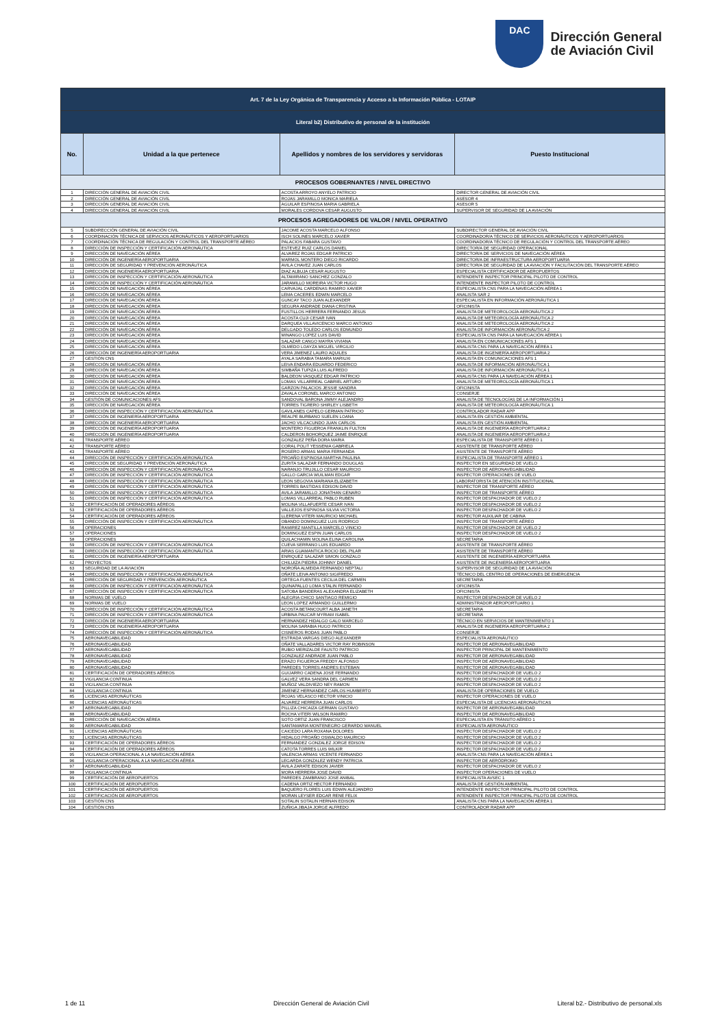DAC
Dirección General
de Aviación Civil
| Art. 7 de la Ley Orgánica de Transparencia y Acceso a la Información Pública - LOTAIP | | | |
| Literal b2) Distributivo de personal de la institución | | | |
| No. | Unidad a la que pertenece | Apellidos y nombres de los servidores y servidoras | Puesto Institucional |
| PROCESOS GOBERNANTES / NIVEL DIRECTIVO | | | |
| 1 | DIRECCIÓN GENERAL DE AVIACIÓN CIVIL | ACOSTA ARROYO ANYELO PATRICIO | DIRECTOR GENERAL DE AVIACIÓN CIVIL |
| 2 | DIRECCIÓN GENERAL DE AVIACIÓN CIVIL | ROJAS JARAMILLO MONICA MARIELA | ASESOR 4 |
| 3 | DIRECCIÓN GENERAL DE AVIACIÓN CIVIL | AGUILAR ESPINOSA MARIA GABRIELA | ASESOR 5 |
| 4 | DIRECCIÓN GENERAL DE AVIACIÓN CIVIL | MORALES CORDOVA CESAR AUGUSTO | SUPERVISOR DE SEGURIDAD DE LA AVIACIÓN |
| PROCESOS AGREGADORES DE VALOR / NIVEL OPERATIVO | | | |
| 5 | SUBDIRECCIÓN GENERAL DE AVIACIÓN CIVIL | JACOME ACOSTA MARCELO ALFONSO | SUBDIRECTOR GENERAL DE AVIACIÓN CIVIL |
| 6 | COORDINACIÓN TÉCNICA DE SERVICIOS AERONÁUTICOS Y AEROPORTUARIOS | ISCH SOLINES MARCELO XAVIER | COORDINADOR/A TÉCNICO DE SERVICIOS AERONÁUTICOS Y AEROPORTUARIOS |
| 7 | COORDINACIÓN TÉCNICA DE REGULACIÓN Y CONTROL DEL TRANSPORTE AÉREO | PALACIOS FABARA GUSTAVO | COORDINADOR/A TÉCNICO DE REGULACIÓN Y CONTROL DEL TRANSPORTE AÉREO |
| 8 | DIRECCIÓN DE INSPECCIÓN Y CERTIFICACIÓN AERONÁUTICA | ESTEVEZ RUIZ CARLOS DANIEL | DIRECTOR/A DE SEGURIDAD OPERACIONAL |
| 9 | DIRECCIÓN DE NAVEGACIÓN AÉREA | ALVAREZ ROJAS EDGAR PATRICIO | DIRECTOR/A DE SERVICIOS DE NAVEGACIÓN AÉREA |
| 10 | DIRECCIÓN DE INGENIERÍA AEROPORTUARIA | MARMOL MONTERO DIEGO RICARDO | DIRECTOR/A DE INFRAESTRUCTURA AEROPORTUARIA |
| 11 | DIRECCIÓN DE SEGURIDAD Y PREVENCIÓN AERONÁUTICA | AVILA CHAVEZ JUAN CARLOS | DIRECTOR/A DE SEGURIDAD DE LA AVIACIÓN Y FACILITACIÓN DEL TRANSPORTE AÉREO |
| 12 | DIRECCIÓN DE INGENIERÍA AEROPORTUARIA | DIAZ ALBUJA CESAR AUGUSTO | ESPECIALISTA CERTIFICADOR DE AEROPUERTOS |
| 13 | DIRECCIÓN DE INSPECCIÓN Y CERTIFICACIÓN AERONÁUTICA | ALTAMIRANO SANCHEZ GONZALO | INTENDENTE INSPECTOR PRINCIPAL PILOTO DE CONTROL |
| 14 | DIRECCIÓN DE INSPECCIÓN Y CERTIFICACIÓN AERONÁUTICA | JARAMILLO MOREIRA VICTOR HUGO | INTENDENTE INSPECTOR PILOTO DE CONTROL |
| 15 | DIRECCIÓN DE NAVEGACIÓN AÉREA | CARVAJAL CARDENAS RAMIRO XAVIER | ESPECIALISTA CNS PARA LA NAVEGACIÓN AÉREA 1 |
| 16 | DIRECCIÓN DE NAVEGACIÓN AÉREA | LEMA CACERES EDWIN MARCELO | ANALISTA SAR 2 |
| 17 | DIRECCIÓN DE NAVEGACIÓN AÉREA | GUNCAY TACO JUAN ALEXANDER | ESPECIALISTA EN INFORMACIÓN AERONÁUTICA 1 |
| 18 | DIRECCIÓN DE NAVEGACIÓN AÉREA | SEGURA ANDRADE DIANA CRISTINA | OFICINISTA |
| 19 | DIRECCIÓN DE NAVEGACIÓN AÉREA | FUSTILLOS HERRERA FERNANDO JESUS | ANALISTA DE METEOROLOGÍA AERONÁUTICA 2 |
| 20 | DIRECCIÓN DE NAVEGACIÓN AÉREA | ACOSTA CUJI CESAR IVAN | ANALISTA DE METEOROLOGÍA AERONÁUTICA 2 |
| 21 | DIRECCIÓN DE NAVEGACIÓN AÉREA | DARQUEA VILLAVICENCIO MARCO ANTONIO | ANALISTA DE METEOROLOGÍA AERONÁUTICA 2 |
| 22 | DIRECCIÓN DE NAVEGACIÓN AÉREA | DELGADO TOLEDO CARLOS EDMUNDO | ANALISTA DE INFORMACIÓN AERONÁUTICA 2 |
| 23 | DIRECCIÓN DE NAVEGACIÓN AÉREA | MINANGO LOPEZ LUIS DAVID | ESPECIALISTA CNS PARA LA NAVEGACIÓN AÉREA 1 |
| 24 | DIRECCIÓN DE NAVEGACIÓN AÉREA | SALAZAR CANGO MAYRA VIVIANA | ANALISTA EN COMUNICACIONES AFS 1 |
| 25 | DIRECCIÓN DE NAVEGACIÓN AÉREA | OLMEDO LOAYZA MIGUEL VIRGILIO | ANALISTA CNS PARA LA NAVEGACIÓN AÉREA 1 |
| 26 | DIRECCIÓN DE INGENIERÍA AEROPORTUARIA | VERA JIMENEZ LAURO AQUILES | ANALISTA DE INGENIERÍA AEROPORTUARIA 2 |
| 27 | GESTIÓN CNS | AYALA SARABIA TAMARA MARIUXI | ANALISTA EN COMUNICACIONES AFS 1 |
| 28 | DIRECCIÓN DE NAVEGACIÓN AÉREA | LEIVA ENDARA EDUARDO FEDERICO | ANALISTA DE INFORMACIÓN AERONÁUTICA 1 |
| 29 | DIRECCIÓN DE NAVEGACIÓN AÉREA | SIMBAÑA TUPIZA LUIS ALFREDO | ANALISTA DE INFORMACIÓN AERONÁUTICA 1 |
| 30 | DIRECCIÓN DE NAVEGACIÓN AÉREA | BALDEON VASQUEZ EDGAR PATRICIO | ANALISTA CNS PARA LA NAVEGACIÓN AÉREA 1 |
| 31 | DIRECCIÓN DE NAVEGACIÓN AÉREA | LOMAS VILLARREAL GABRIEL ARTURO | ANALISTA DE METEOROLOGÍA AERONÁUTICA 1 |
| 32 | DIRECCIÓN DE NAVEGACIÓN AÉREA | GARZON PALACIOS JESSIE SANDRA | OFICINISTA |
| 33 | DIRECCIÓN DE NAVEGACIÓN AÉREA | ZAVALA CORONEL MARCO ANTONIO | CONSERJE |
| 34 | GESTIÓN DE COMUNICACIONES AFS | SANDOVAL BARONA JIMMY ALEJANDRO | ANALISTA DE TECNOLOGÍAS DE LA INFORMACIÓN 1 |
| 35 | DIRECCIÓN DE NAVEGACIÓN AÉREA | TORRES TIGRERO SHIRLEY LISBETH | ANALISTA DE METEOROLOGÍA AERONÁUTICA 1 |
| 36 | DIRECCIÓN DE INSPECCIÓN Y CERTIFICACIÓN AERONÁUTICA | GAVILANES CAPELO GERMAN PATRICIO | CONTROLADOR RADAR APP |
| 37 | DIRECCIÓN DE INGENIERÍA AEROPORTUARIA | REALPE BURBANO SUELEN LOANA | ANALISTA EN GESTIÓN AMBIENTAL |
| 38 | DIRECCIÓN DE INGENIERÍA AEROPORTUARIA | JACHO VILCACUNDO JUAN CARLOS | ANALISTA EN GESTIÓN AMBIENTAL |
| 39 | DIRECCIÓN DE INGENIERÍA AEROPORTUARIA | MONTERO FIGUEROA FRANKLIN FULTON | ANALISTA DE INGENIERÍA AEROPORTUARIA 2 |
| 40 | DIRECCIÓN DE INGENIERÍA AEROPORTUARIA | CALDERON BOHORQUEZ JAIME ENRIQUE | ANALISTA DE INGENIERÍA AEROPORTUARIA 2 |
| 41 | TRANSPORTE AÉREO | GONZALEZ PEÑA DORA MARIA | ESPECIALISTA DE TRANSPORTE AÉREO 1 |
| 42 | TRANSPORTE AÉREO | CORAL POLIT YESSENIA GABRIELA | ASISTENTE DE TRANSPORTE AÉREO |
| 43 | TRANSPORTE AÉREO | ROSERO ARMAS MARIA FERNANDA | ASISTENTE DE TRANSPORTE AÉREO |
| 44 | DIRECCIÓN DE INSPECCIÓN Y CERTIFICACIÓN AERONÁUTICA | PROAÑO ESPINOSA MARTHA PAULINA | ESPECIALISTA DE TRANSPORTE AÉREO 1 |
| 45 | DIRECCIÓN DE SEGURIDAD Y PREVENCIÓN AERONÁUTICA | ZURITA SALAZAR FERNANDO DOUGLAS | INSPECTOR EN SEGURIDAD DE VUELO |
| 46 | DIRECCIÓN DE INSPECCIÓN Y CERTIFICACIÓN AERONÁUTICA | NARANJO TRUJILLO CESAR MAURICIO | INSPECTOR DE AERONAVEGABILIDAD |
| 47 | DIRECCIÓN DE INSPECCIÓN Y CERTIFICACIÓN AERONÁUTICA | GALLO GARCIA WUILMAN EDGAR | INSPECTOR OPERACIONES DE VUELO |
| 48 | DIRECCIÓN DE INSPECCIÓN Y CERTIFICACIÓN AERONÁUTICA | LEON SEGOVIA MARIANA ELIZABETH | LABORATORISTA DE ATENCIÓN INSTITUCIONAL |
| 49 | DIRECCIÓN DE INSPECCIÓN Y CERTIFICACIÓN AERONÁUTICA | TORRES BASTIDAS EDISON DAVID | INSPECTOR DE TRANSPORTE AÉREO |
| 50 | DIRECCIÓN DE INSPECCIÓN Y CERTIFICACIÓN AERONÁUTICA | AVILA JARAMILLO JONATHAN GENARO | INSPECTOR DE TRANSPORTE AÉREO |
| 51 | DIRECCIÓN DE INSPECCIÓN Y CERTIFICACIÓN AERONÁUTICA | LOMAS VILLARREAL PABLO RUBEN | INSPECTOR DESPACHADOR DE VUELO 2 |
| 52 | CERTIFICACIÓN DE OPERADORES AÉREOS | MOLINA VILLAFUERTE CESAR IVAN | INSPECTOR DESPACHADOR DE VUELO 2 |
| 53 | CERTIFICACIÓN DE OPERADORES AÉREOS | VALLEJOS ESPINOSA SILVIA VICTORIA | INSPECTOR DESPACHADOR DE VUELO 2 |
| 54 | CERTIFICACIÓN DE OPERADORES AÉREOS | LLERENA VITERI MAURICIO MICHAEL | INSPECTOR AUXILIAR DE CABINA |
| 55 | DIRECCIÓN DE INSPECCIÓN Y CERTIFICACIÓN AERONÁUTICA | OBANDO DOMINGUEZ LUIS RODRIGO | INSPECTOR DE TRANSPORTE AÉREO |
| 56 | OPERACIONES | RAMIREZ MANTILLA MARCELO VINICIO | INSPECTOR DESPACHADOR DE VUELO 2 |
| 57 | OPERACIONES | DOMINGUEZ ESPIN JUAN CARLOS | INSPECTOR DESPACHADOR DE VUELO 2 |
| 58 | OPERACIONES | QUILACHAMIN MOLINA ELINA CAROLINA | SECRETARIA |
| 59 | DIRECCIÓN DE INSPECCIÓN Y CERTIFICACIÓN AERONÁUTICA | CUEVA SERRANO LUIS EDUARDO | ASISTENTE DE TRANSPORTE AÉREO |
| 60 | DIRECCIÓN DE INSPECCIÓN Y CERTIFICACIÓN AERONÁUTICA | ARIAS GUAMANTICA ROCIO DEL PILAR | ASISTENTE DE TRANSPORTE AÉREO |
| 61 | DIRECCIÓN DE INGENIERÍA AEROPORTUARIA | ENRIQUEZ SALAZAR SIMON GONZALO | ASISTENTE DE INGENIERÍA AEROPORTUARIA |
| 62 | PROYECTOS | CHILUIZA PIEDRA JOHNNY DANIEL | ASISTENTE DE INGENIERÍA AEROPORTUARIA |
| 63 | SEGURIDAD DE LA AVIACIÓN | NOROÑA ALMEIDA FERNANDO NEPTALI | SUPERVISOR DE SEGURIDAD DE LA AVIACIÓN |
| 64 | DIRECCIÓN DE INSPECCIÓN Y CERTIFICACIÓN AERONÁUTICA | OÑATE LEIVA ANTONIO SIGIFREDO | TÉCNICO DEL CENTRO DE OPERACIONES DE EMERGENCIA |
| 65 | DIRECCIÓN DE SEGURIDAD Y PREVENCIÓN AERONÁUTICA | ORTEGA FUENTES CECILIA DEL CARMEN | SECRETARIA |
| 66 | DIRECCIÓN DE INSPECCIÓN Y CERTIFICACIÓN AERONÁUTICA | QUINAPALLO LOMA STALIN FERNANDO | OFICINISTA |
| 67 | DIRECCIÓN DE INSPECCIÓN Y CERTIFICACIÓN AERONÁUTICA | SATOBA BANDERAS ALEXANDRA ELIZABETH | OFICINISTA |
| 68 | NORMAS DE VUELO | ALEGRIA CHICO SANTIAGO REMIGIO | INSPECTOR DESPACHADOR DE VUELO 2 |
| 69 | NORMAS DE VUELO | LEON LOPEZ ARMANDO GUILLERMO | ADMINISTRADOR AEROPORTUARIO 1 |
| 70 | DIRECCIÓN DE INSPECCIÓN Y CERTIFICACIÓN AERONÁUTICA | ACOSTA BETANCOURT ALBA JANETH | SECRETARIA |
| 71 | DIRECCIÓN DE INSPECCIÓN Y CERTIFICACIÓN AERONÁUTICA | URBINA PAUCAR MYRIAM ISABEL | SECRETARIA |
| 72 | DIRECCIÓN DE INGENIERÍA AEROPORTUARIA | HERNANDEZ HIDALGO GALO MARCELO | TÉCNICO EN SERVICIOS DE MANTENIMIENTO 1 |
| 73 | DIRECCIÓN DE INGENIERÍA AEROPORTUARIA | MOLINA SARABIA HUGO PATRICIO | ANALISTA DE INGENIERÍA AEROPORTUARIA 2 |
| 74 | DIRECCIÓN DE INSPECCIÓN Y CERTIFICACIÓN AERONÁUTICA | CISNEROS RODAS JUAN PABLO | CONSERJE |
| 75 | AERONAVEGABILIDAD | ESTRADA VARGAS DIEGO ALEXANDER | ESPECIALISTA AERONÁUTICO |
| 76 | AERONAVEGABILIDAD | OÑATE VALLADARES VICTOR RAY ROBINSON | INSPECTOR DE AERONAVEGABILIDAD |
| 77 | AERONAVEGABILIDAD | RUBIO MERIZALDE FAUSTO PATRICIO | INSPECTOR PRINCIPAL DE MANTENIMIENTO |
| 78 | AERONAVEGABILIDAD | GONZALEZ ANDRADE JUAN PABLO | INSPECTOR DE AERONAVEGABILIDAD |
| 79 | AERONAVEGABILIDAD | ERAZO FIGUEROA FREDDY ALFONSO | INSPECTOR DE AERONAVEGABILIDAD |
| 80 | AERONAVEGABILIDAD | PAREDES TORRES ANDRES ESTEBAN | INSPECTOR DE AERONAVEGABILIDAD |
| 81 | CERTIFICACIÓN DE OPERADORES AÉREOS | GUIJARRO CADENA JOSE FERNANDO | INSPECTOR DESPACHADOR DE VUELO 2 |
| 82 | VIGILANCIA CONTINUA | GALVEZ VERA SANDRA DEL CARMEN | INSPECTOR DESPACHADOR DE VUELO 2 |
| 83 | VIGILANCIA CONTINUA | MUÑOZ VALDIVIEZO NEY RAMON | INSPECTOR DESPACHADOR DE VUELO 2 |
| 84 | VIGILANCIA CONTINUA | JIMENEZ HERNANDEZ CARLOS HUMBERTO | ANALISTA DE OPERACIONES DE VUELO |
| 85 | LICENCIAS AERONÁUTICAS | ROJAS VELASCO HECTOR VINICIO | INSPECTOR OPERACIONES DE VUELO |
| 86 | LICENCIAS AERONÁUTICAS | ALVAREZ HERRERA JUAN CARLOS | ESPECIALISTA DE LICENCIAS AERONÁUTICAS |
| 87 | AERONAVEGABILIDAD | PILLIZA CHICAIZA GERMAN GUSTAVO | INSPECTOR DE AERONAVEGABILIDAD |
| 88 | AERONAVEGABILIDAD | ROCHA VITERI WILSON RAMIRO | INSPECTOR DE AERONAVEGABILIDAD |
| 89 | DIRECCIÓN DE NAVEGACIÓN AÉREA | SOTO ORTIZ JUAN FRANCISCO | ESPECIALISTA EN TRÁNSITO AÉREO 1 |
| 90 | AERONAVEGABILIDAD | SANTAMARIA MONTENEGRO GERARDO MANUEL | ESPECIALISTA AERONÁUTICO |
| 91 | LICENCIAS AERONÁUTICAS | CAICEDO LARA ROXANA DOLORES | INSPECTOR DESPACHADOR DE VUELO 2 |
| 92 | LICENCIAS AERONÁUTICAS | HIDALGO PROAÑO OSWALDO MAURICIO | INSPECTOR DESPACHADOR DE VUELO 2 |
| 93 | CERTIFICACIÓN DE OPERADORES AÉREOS | FERNANDEZ GONZALEZ JORGE EDISON | INSPECTOR DESPACHADOR DE VUELO 2 |
| 94 | CERTIFICACIÓN DE OPERADORES AÉREOS | CATOTA TORRES LUIS WILKIR | INSPECTOR DESPACHADOR DE VUELO 2 |
| 95 | VIGILANCIA OPERACIONAL A LA NAVEGACIÓN AÉREA | VALENCIA ARMAS VICENTE FERNANDO | ANALISTA CNS PARA LA NAVEGACIÓN AÉREA 1 |
| 96 | VIGILANCIA OPERACIONAL A LA NAVEGACIÓN AÉREA | LEGARDA GONZALEZ WENDY PATRICIA | INSPECTOR DE AERÓDROMO |
| 97 | AERONAVEGABILIDAD | AVILA ZARATE EDISON JAVIER | INSPECTOR DESPACHADOR DE VUELO 2 |
| 98 | VIGILANCIA CONTINUA | MORA HERRERA JOSE DAVID | INSPECTOR OPERACIONES DE VUELO |
| 99 | CERTIFICACIÓN DE AEROPUERTOS | PAREDES ZAMBRANO JOSE ANIBAL | ESPECIALISTA AVSEC 1 |
| 100 | CERTIFICACIÓN DE AEROPUERTOS | CADENA ORTIZ HECTOR FERNANDO | ANALISTA DE GESTIÓN AMBIENTAL |
| 101 | CERTIFICACIÓN DE AEROPUERTOS | BAQUERO FLORES LUIS EDWIN ALEJANDRO | INTENDENTE INSPECTOR PRINCIPAL PILOTO DE CONTROL |
| 102 | CERTIFICACIÓN DE AEROPUERTOS | MORAN LEYSER EDGAR RENE FELIX | INTENDENTE INSPECTOR PRINCIPAL PILOTO DE CONTROL |
| 103 | GESTIÓN CNS | SOTALIN SOTALIN HERNAN EDISON | ANALISTA CNS PARA LA NAVEGACIÓN AÉREA 1 |
| 104 | GESTIÓN CNS | ZUÑIGA JIBAJA JORGE ALFREDO | CONTROLADOR RADAR APP |
1 de 11 Dirección General de Aviación Civil Literal b2.- Distributivo de personal.xls